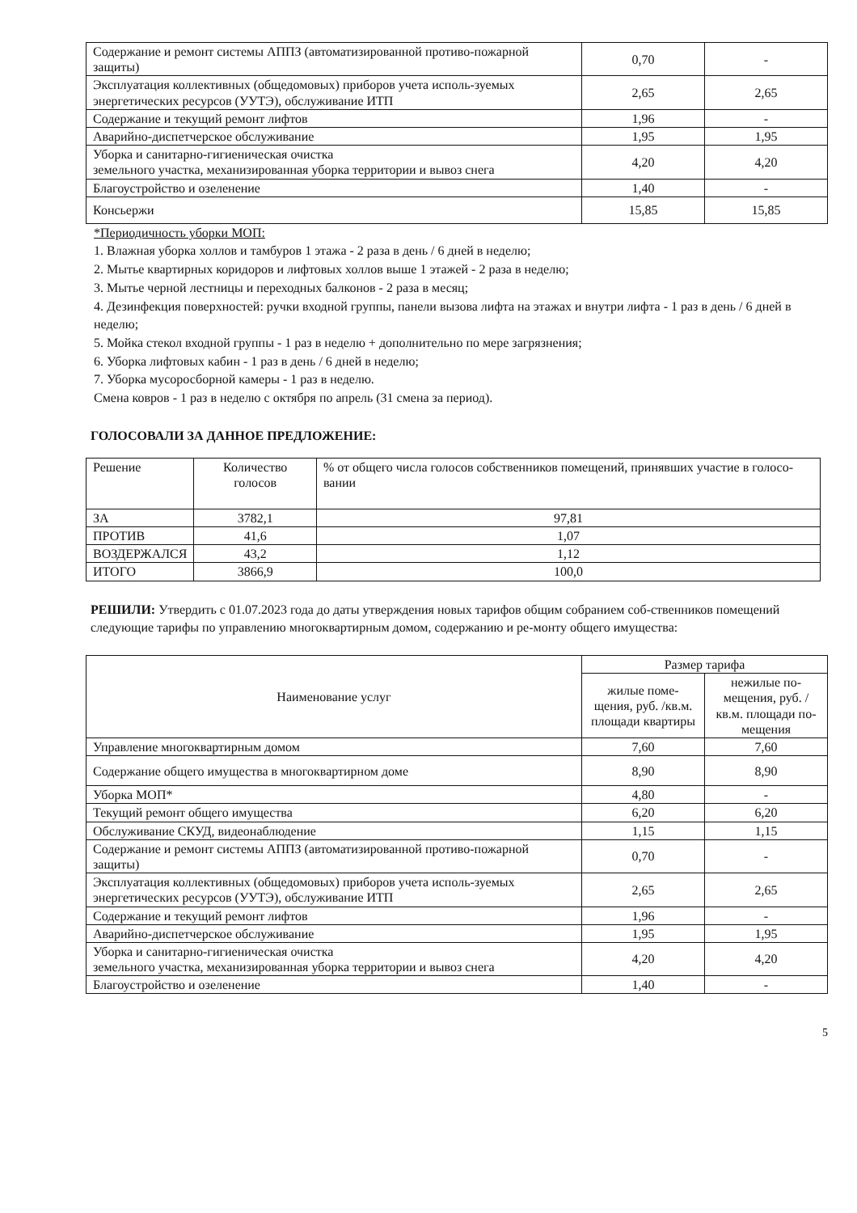| Содержание и ремонт системы АППЗ (автоматизированной противо-пожарной защиты) | 0,70 | - |
| Эксплуатация коллективных (общедомовых) приборов учета исполь-зуемых энергетических ресурсов (УУТЭ), обслуживание ИТП | 2,65 | 2,65 |
| Содержание и текущий ремонт лифтов | 1,96 | - |
| Аварийно-диспетчерское обслуживание | 1,95 | 1,95 |
| Уборка и санитарно-гигиеническая очистка земельного участка, механизированная уборка территории и вывоз снега | 4,20 | 4,20 |
| Благоустройство и озеленение | 1,40 | - |
| Консьержи | 15,85 | 15,85 |
*Периодичность уборки МОП:
1. Влажная уборка холлов и тамбуров 1 этажа - 2 раза в день / 6 дней в неделю;
2. Мытье квартирных коридоров и лифтовых холлов выше 1 этажей - 2 раза в неделю;
3. Мытье черной лестницы и переходных балконов - 2 раза в месяц;
4. Дезинфекция поверхностей: ручки входной группы, панели вызова лифта на этажах и внутри лифта - 1 раз в день / 6 дней в неделю;
5. Мойка стекол входной группы - 1 раз в неделю + дополнительно по мере загрязнения;
6. Уборка лифтовых кабин - 1 раз в день / 6 дней в неделю;
7. Уборка мусоросборной камеры - 1 раз в неделю.
Смена ковров - 1 раз в неделю с октября по апрель (31 смена за период).
ГОЛОСОВАЛИ ЗА ДАННОЕ ПРЕДЛОЖЕНИЕ:
| Решение | Количество голосов | % от общего числа голосов собственников помещений, принявших участие в голосо-вании |
| ЗА | 3782,1 | 97,81 |
| ПРОТИВ | 41,6 | 1,07 |
| ВОЗДЕРЖАЛСЯ | 43,2 | 1,12 |
| ИТОГО | 3866,9 | 100,0 |
РЕШИЛИ: Утвердить с 01.07.2023 года до даты утверждения новых тарифов общим собранием соб-ственников помещений следующие тарифы по управлению многоквартирным домом, содержанию и ре-монту общего имущества:
| Наименование услуг | Размер тарифа | |
| --- | --- | --- |
| | жилые поме-щения, руб. /кв.м. площади квартиры | нежилые по-мещения, руб. /кв.м. площади по-мещения |
| Управление многоквартирным домом | 7,60 | 7,60 |
| Содержание общего имущества в многоквартирном доме | 8,90 | 8,90 |
| Уборка МОП* | 4,80 | - |
| Текущий ремонт общего имущества | 6,20 | 6,20 |
| Обслуживание СКУД, видеонаблюдение | 1,15 | 1,15 |
| Содержание и ремонт системы АППЗ (автоматизированной противо-пожарной защиты) | 0,70 | - |
| Эксплуатация коллективных (общедомовых) приборов учета исполь-зуемых энергетических ресурсов (УУТЭ), обслуживание ИТП | 2,65 | 2,65 |
| Содержание и текущий ремонт лифтов | 1,96 | - |
| Аварийно-диспетчерское обслуживание | 1,95 | 1,95 |
| Уборка и санитарно-гигиеническая очистка земельного участка, механизированная уборка территории и вывоз снега | 4,20 | 4,20 |
| Благоустройство и озеленение | 1,40 | - |
5